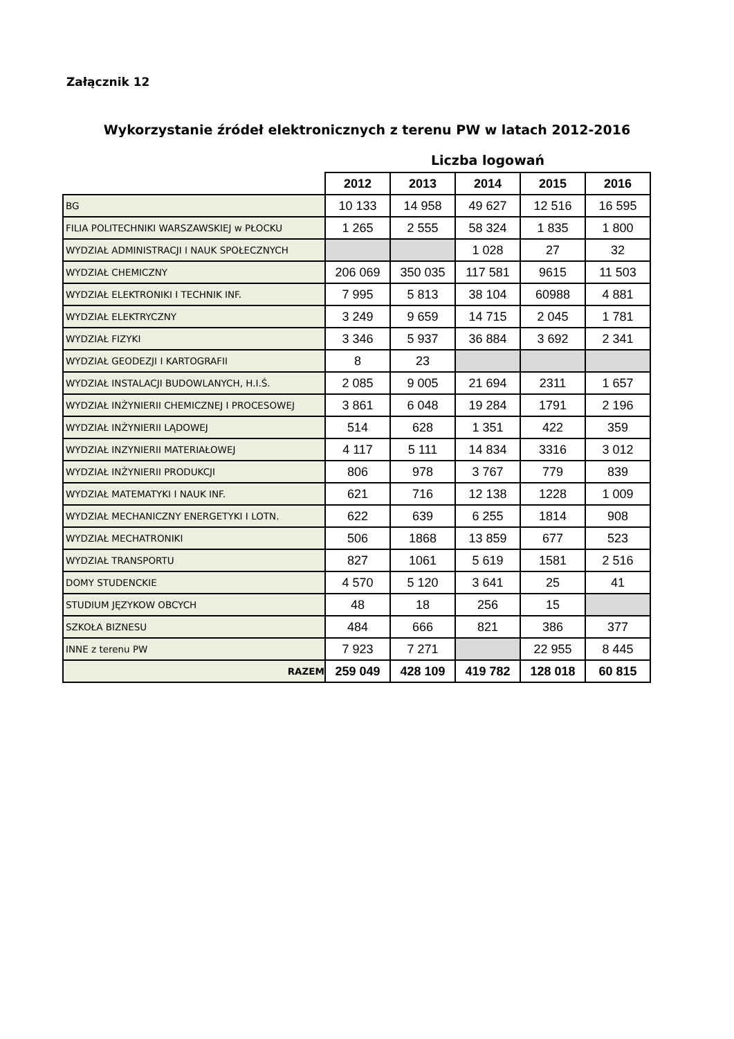Załącznik 12
Wykorzystanie źródeł elektronicznych z terenu PW w latach 2012-2016
Liczba logowań
| | 2012 | 2013 | 2014 | 2015 | 2016 |
| --- | --- | --- | --- | --- | --- |
| BG | 10 133 | 14 958 | 49 627 | 12 516 | 16 595 |
| FILIA POLITECHNIKI WARSZAWSKIEJ w PŁOCKU | 1 265 | 2 555 | 58 324 | 1 835 | 1 800 |
| WYDZIAŁ ADMINISTRACJI I NAUK SPOŁECZNYCH | | | 1 028 | 27 | 32 |
| WYDZIAŁ CHEMICZNY | 206 069 | 350 035 | 117 581 | 9615 | 11 503 |
| WYDZIAŁ ELEKTRONIKI I TECHNIK INF. | 7 995 | 5 813 | 38 104 | 60988 | 4 881 |
| WYDZIAŁ ELEKTRYCZNY | 3 249 | 9 659 | 14 715 | 2 045 | 1 781 |
| WYDZIAŁ FIZYKI | 3 346 | 5 937 | 36 884 | 3 692 | 2 341 |
| WYDZIAŁ GEODEZJI I KARTOGRAFII | 8 | 23 | | | |
| WYDZIAŁ INSTALACJI BUDOWLANYCH, H.I.Ś. | 2 085 | 9 005 | 21 694 | 2311 | 1 657 |
| WYDZIAŁ INŻYNIERII CHEMICZNEJ I PROCESOWEJ | 3 861 | 6 048 | 19 284 | 1791 | 2 196 |
| WYDZIAŁ INŻYNIERII LĄDOWEJ | 514 | 628 | 1 351 | 422 | 359 |
| WYDZIAŁ INZYNIERII MATERIAŁOWEJ | 4 117 | 5 111 | 14 834 | 3316 | 3 012 |
| WYDZIAŁ INŻYNIERII PRODUKCJI | 806 | 978 | 3 767 | 779 | 839 |
| WYDZIAŁ MATEMATYKI I NAUK INF. | 621 | 716 | 12 138 | 1228 | 1 009 |
| WYDZIAŁ MECHANICZNY ENERGETYKI I LOTN. | 622 | 639 | 6 255 | 1814 | 908 |
| WYDZIAŁ MECHATRONIKI | 506 | 1868 | 13 859 | 677 | 523 |
| WYDZIAŁ TRANSPORTU | 827 | 1061 | 5 619 | 1581 | 2 516 |
| DOMY STUDENCKIE | 4 570 | 5 120 | 3 641 | 25 | 41 |
| STUDIUM JĘZYKOW OBCYCH | 48 | 18 | 256 | 15 | |
| SZKOŁA BIZNESU | 484 | 666 | 821 | 386 | 377 |
| INNE z terenu PW | 7 923 | 7 271 | | 22 955 | 8 445 |
| RAZEM | 259 049 | 428 109 | 419 782 | 128 018 | 60 815 |